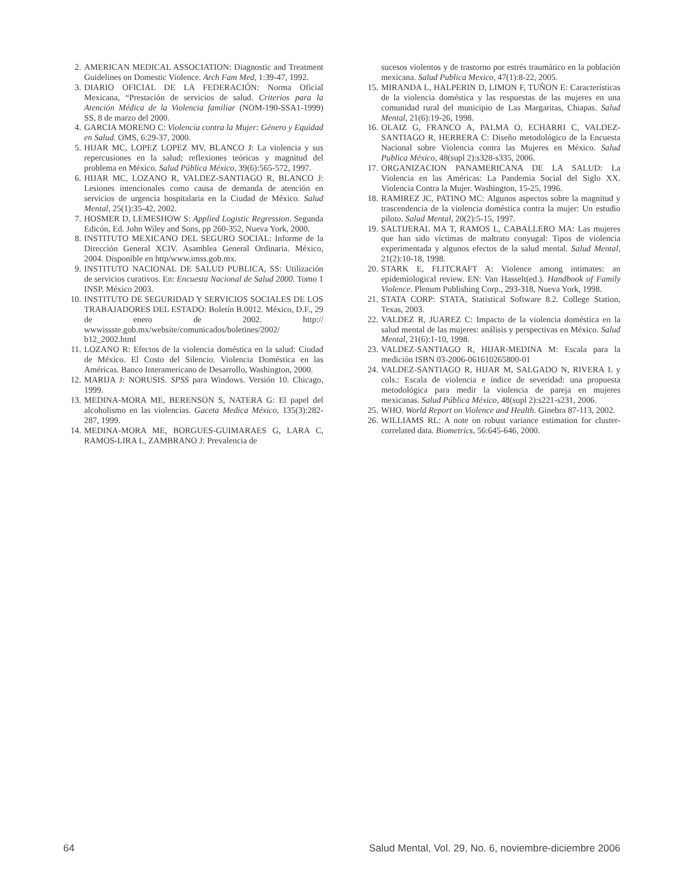2. AMERICAN MEDICAL ASSOCIATION: Diagnostic and Treatment Guidelines on Domestic Violence. Arch Fam Med, 1:39-47, 1992.
3. DIARIO OFICIAL DE LA FEDERACIÓN: Norma Oficial Mexicana, “Prestación de servicios de salud. Criterios para la Atención Médica de la Violencia familiar (NOM-190-SSA1-1999) SS, 8 de marzo del 2000.
4. GARCIA MORENO C: Violencia contra la Mujer: Género y Equidad en Salud. OMS, 6:29-37, 2000.
5. HIJAR MC, LOPEZ LOPEZ MV, BLANCO J: La violencia y sus repercusiones en la salud; reflexiones teóricas y magnitud del problema en México. Salud Pública México, 39(6):565-572, 1997.
6. HIJAR MC, LOZANO R, VALDEZ-SANTIAGO R, BLANCO J: Lesiones intencionales como causa de demanda de atención en servicios de urgencia hospitalaria en la Ciudad de México. Salud Mental, 25(1):35-42, 2002.
7. HOSMER D, LEMESHOW S: Applied Logistic Regression. Segunda Edicón, Ed. John Wiley and Sons, pp 260-352, Nueva York, 2000.
8. INSTITUTO MEXICANO DEL SEGURO SOCIAL: Informe de la Dirección General XCIV. Asamblea General Ordinaria. México, 2004. Disponible en http/www.imss.gob.mx.
9. INSTITUTO NACIONAL DE SALUD PUBLICA, SS: Utilización de servicios curativos. En: Encuesta Nacional de Salud 2000. Tomo 1 INSP. México 2003.
10. INSTITUTO DE SEGURIDAD Y SERVICIOS SOCIALES DE LOS TRABAJADORES DEL ESTADO: Boletín B.0012. México, D.F., 29 de enero de 2002. http:// wwwissste.gob.mx/website/comunicados/boletines/2002/ b12_2002.html
11. LOZANO R: Efectos de la violencia doméstica en la salud: Ciudad de México. El Costo del Silencio. Violencia Doméstica en las Américas. Banco Interamericano de Desarrollo, Washington, 2000.
12. MARIJA J: NORUSIS. SPSS para Windows. Versión 10. Chicago, 1999.
13. MEDINA-MORA ME, BERENSON S, NATERA G: El papel del alcoholismo en las violencias. Gaceta Medica México, 135(3):282-287, 1999.
14. MEDINA-MORA ME, BORGUES-GUIMARAES G, LARA C, RAMOS-LIRA L, ZAMBRANO J: Prevalencia de
sucesos violentos y de trastorno por estrés traumático en la población mexicana. Salud Publica Mexico, 47(1):8-22, 2005.
15. MIRANDA L, HALPERIN D, LIMON F, TUÑON E: Características de la violencia doméstica y las respuestas de las mujeres en una comunidad rural del municipio de Las Margaritas, Chiapas. Salud Mental, 21(6):19-26, 1998.
16. OLAIZ G, FRANCO A, PALMA O, ECHARRI C, VALDEZ-SANTIAGO R, HERRERA C: Diseño metodológico de la Encuesta Nacional sobre Violencia contra las Mujeres en México. Salud Publica México, 48(supl 2):s328-s335, 2006.
17. ORGANIZACION PANAMERICANA DE LA SALUD: La Violencia en las Américas: La Pandemia Social del Siglo XX. Violencia Contra la Mujer. Washington, 15-25, 1996.
18. RAMIREZ JC, PATINO MC: Algunos aspectos sobre la magnitud y trascendencia de la violencia doméstica contra la mujer: Un estudio piloto. Salud Mental, 20(2):5-15, 1997.
19. SALTIJERAL MA T, RAMOS L, CABALLERO MA: Las mujeres que han sido víctimas de maltrato conyugal: Tipos de violencia experimentada y algunos efectos de la salud mental. Salud Mental, 21(2):10-18, 1998.
20. STARK E, FLITCRAFT A: Violence among intimates: an epidemiological review. EN: Van Hasselt(ed.). Handbook of Family Violence. Plenum Publishing Corp., 293-318, Nueva York, 1998.
21. STATA CORP: STATA, Statistical Software 8.2. College Station, Texas, 2003.
22. VALDEZ R, JUAREZ C: Impacto de la violencia doméstica en la salud mental de las mujeres: análisis y perspectivas en México. Salud Mental, 21(6):1-10, 1998.
23. VALDEZ-SANTIAGO R, HIJAR-MEDINA M: Escala para la medición ISBN 03-2006-061610265800-01
24. VALDEZ-SANTIAGO R, HIJAR M, SALGADO N, RIVERA L y cols.: Escala de violencia e índice de severidad: una propuesta metodológica para medir la violencia de pareja en mujeres mexicanas. Salud Pública México, 48(supl 2):s221-s231, 2006.
25. WHO. World Report on Violence and Health. Ginebra 87-113, 2002.
26. WILLIAMS RL: A note on robust variance estimation for cluster-correlated data. Biometrics, 56:645-646, 2000.
64 Salud Mental, Vol. 29, No. 6, noviembre-diciembre 2006